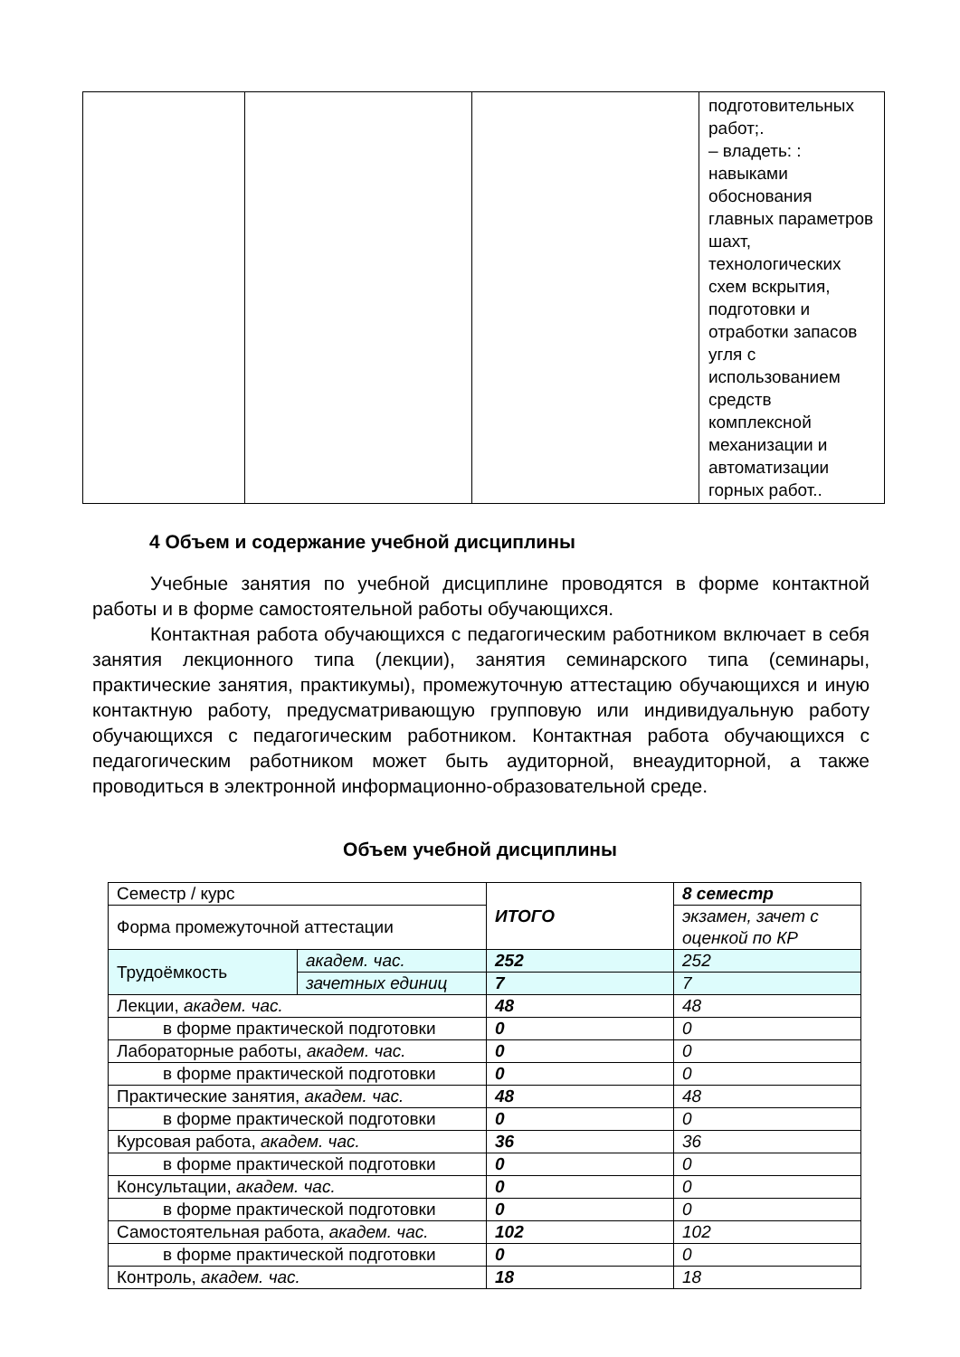| | | | подготовительных работ;. – владеть: : навыками обоснования главных параметров шахт, технологических схем вскрытия, подготовки и отработки запасов угля с использованием средств комплексной механизации и автоматизации горных работ.. |
4 Объем и содержание учебной дисциплины
Учебные занятия по учебной дисциплине проводятся в форме контактной работы и в форме самостоятельной работы обучающихся.
Контактная работа обучающихся с педагогическим работником включает в себя занятия лекционного типа (лекции), занятия семинарского типа (семинары, практические занятия, практикумы), промежуточную аттестацию обучающихся и иную контактную работу, предусматривающую групповую или индивидуальную работу обучающихся с педагогическим работником. Контактная работа обучающихся с педагогическим работником может быть аудиторной, внеаудиторной, а также проводиться в электронной информационно-образовательной среде.
Объем учебной дисциплины
| Семестр / курс | | ИТОГО | 8 семестр |
| Форма промежуточной аттестации | | | экзамен, зачет с оценкой по КР |
| Трудоёмкость | академ. час. | 252 | 252 |
| | зачетных единиц | 7 | 7 |
| Лекции, академ. час. | | 48 | 48 |
| в форме практической подготовки | | 0 | 0 |
| Лабораторные работы, академ. час. | | 0 | 0 |
| в форме практической подготовки | | 0 | 0 |
| Практические занятия, академ. час. | | 48 | 48 |
| в форме практической подготовки | | 0 | 0 |
| Курсовая работа, академ. час. | | 36 | 36 |
| в форме практической подготовки | | 0 | 0 |
| Консультации, академ. час. | | 0 | 0 |
| в форме практической подготовки | | 0 | 0 |
| Самостоятельная работа, академ. час. | | 102 | 102 |
| в форме практической подготовки | | 0 | 0 |
| Контроль, академ. час. | | 18 | 18 |